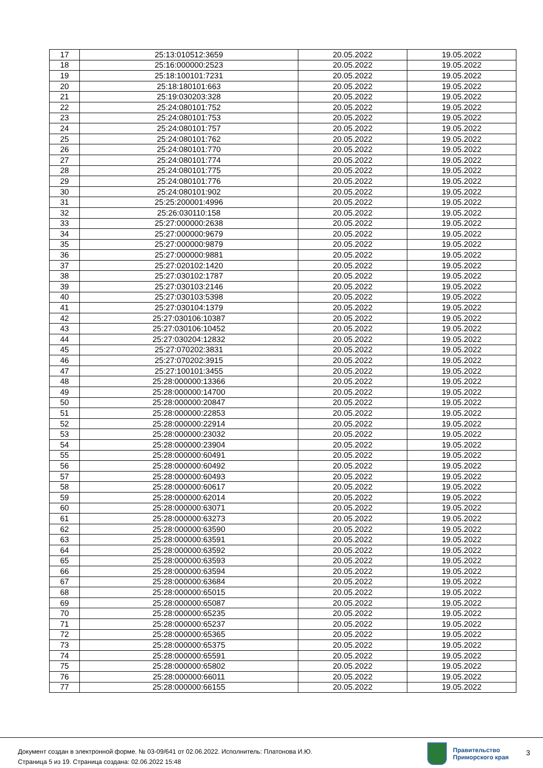| 17 | 25:13:010512:3659 | 20.05.2022 | 19.05.2022 |
| 18 | 25:16:000000:2523 | 20.05.2022 | 19.05.2022 |
| 19 | 25:18:100101:7231 | 20.05.2022 | 19.05.2022 |
| 20 | 25:18:180101:663 | 20.05.2022 | 19.05.2022 |
| 21 | 25:19:030203:328 | 20.05.2022 | 19.05.2022 |
| 22 | 25:24:080101:752 | 20.05.2022 | 19.05.2022 |
| 23 | 25:24:080101:753 | 20.05.2022 | 19.05.2022 |
| 24 | 25:24:080101:757 | 20.05.2022 | 19.05.2022 |
| 25 | 25:24:080101:762 | 20.05.2022 | 19.05.2022 |
| 26 | 25:24:080101:770 | 20.05.2022 | 19.05.2022 |
| 27 | 25:24:080101:774 | 20.05.2022 | 19.05.2022 |
| 28 | 25:24:080101:775 | 20.05.2022 | 19.05.2022 |
| 29 | 25:24:080101:776 | 20.05.2022 | 19.05.2022 |
| 30 | 25:24:080101:902 | 20.05.2022 | 19.05.2022 |
| 31 | 25:25:200001:4996 | 20.05.2022 | 19.05.2022 |
| 32 | 25:26:030110:158 | 20.05.2022 | 19.05.2022 |
| 33 | 25:27:000000:2638 | 20.05.2022 | 19.05.2022 |
| 34 | 25:27:000000:9679 | 20.05.2022 | 19.05.2022 |
| 35 | 25:27:000000:9879 | 20.05.2022 | 19.05.2022 |
| 36 | 25:27:000000:9881 | 20.05.2022 | 19.05.2022 |
| 37 | 25:27:020102:1420 | 20.05.2022 | 19.05.2022 |
| 38 | 25:27:030102:1787 | 20.05.2022 | 19.05.2022 |
| 39 | 25:27:030103:2146 | 20.05.2022 | 19.05.2022 |
| 40 | 25:27:030103:5398 | 20.05.2022 | 19.05.2022 |
| 41 | 25:27:030104:1379 | 20.05.2022 | 19.05.2022 |
| 42 | 25:27:030106:10387 | 20.05.2022 | 19.05.2022 |
| 43 | 25:27:030106:10452 | 20.05.2022 | 19.05.2022 |
| 44 | 25:27:030204:12832 | 20.05.2022 | 19.05.2022 |
| 45 | 25:27:070202:3831 | 20.05.2022 | 19.05.2022 |
| 46 | 25:27:070202:3915 | 20.05.2022 | 19.05.2022 |
| 47 | 25:27:100101:3455 | 20.05.2022 | 19.05.2022 |
| 48 | 25:28:000000:13366 | 20.05.2022 | 19.05.2022 |
| 49 | 25:28:000000:14700 | 20.05.2022 | 19.05.2022 |
| 50 | 25:28:000000:20847 | 20.05.2022 | 19.05.2022 |
| 51 | 25:28:000000:22853 | 20.05.2022 | 19.05.2022 |
| 52 | 25:28:000000:22914 | 20.05.2022 | 19.05.2022 |
| 53 | 25:28:000000:23032 | 20.05.2022 | 19.05.2022 |
| 54 | 25:28:000000:23904 | 20.05.2022 | 19.05.2022 |
| 55 | 25:28:000000:60491 | 20.05.2022 | 19.05.2022 |
| 56 | 25:28:000000:60492 | 20.05.2022 | 19.05.2022 |
| 57 | 25:28:000000:60493 | 20.05.2022 | 19.05.2022 |
| 58 | 25:28:000000:60617 | 20.05.2022 | 19.05.2022 |
| 59 | 25:28:000000:62014 | 20.05.2022 | 19.05.2022 |
| 60 | 25:28:000000:63071 | 20.05.2022 | 19.05.2022 |
| 61 | 25:28:000000:63273 | 20.05.2022 | 19.05.2022 |
| 62 | 25:28:000000:63590 | 20.05.2022 | 19.05.2022 |
| 63 | 25:28:000000:63591 | 20.05.2022 | 19.05.2022 |
| 64 | 25:28:000000:63592 | 20.05.2022 | 19.05.2022 |
| 65 | 25:28:000000:63593 | 20.05.2022 | 19.05.2022 |
| 66 | 25:28:000000:63594 | 20.05.2022 | 19.05.2022 |
| 67 | 25:28:000000:63684 | 20.05.2022 | 19.05.2022 |
| 68 | 25:28:000000:65015 | 20.05.2022 | 19.05.2022 |
| 69 | 25:28:000000:65087 | 20.05.2022 | 19.05.2022 |
| 70 | 25:28:000000:65235 | 20.05.2022 | 19.05.2022 |
| 71 | 25:28:000000:65237 | 20.05.2022 | 19.05.2022 |
| 72 | 25:28:000000:65365 | 20.05.2022 | 19.05.2022 |
| 73 | 25:28:000000:65375 | 20.05.2022 | 19.05.2022 |
| 74 | 25:28:000000:65591 | 20.05.2022 | 19.05.2022 |
| 75 | 25:28:000000:65802 | 20.05.2022 | 19.05.2022 |
| 76 | 25:28:000000:66011 | 20.05.2022 | 19.05.2022 |
| 77 | 25:28:000000:66155 | 20.05.2022 | 19.05.2022 |
Документ создан в электронной форме. № 03-09/641 от 02.06.2022. Исполнитель: Платонова И.Ю.
Страница 5 из 19. Страница создана: 02.06.2022 15:48
Правительство
Приморского края
3